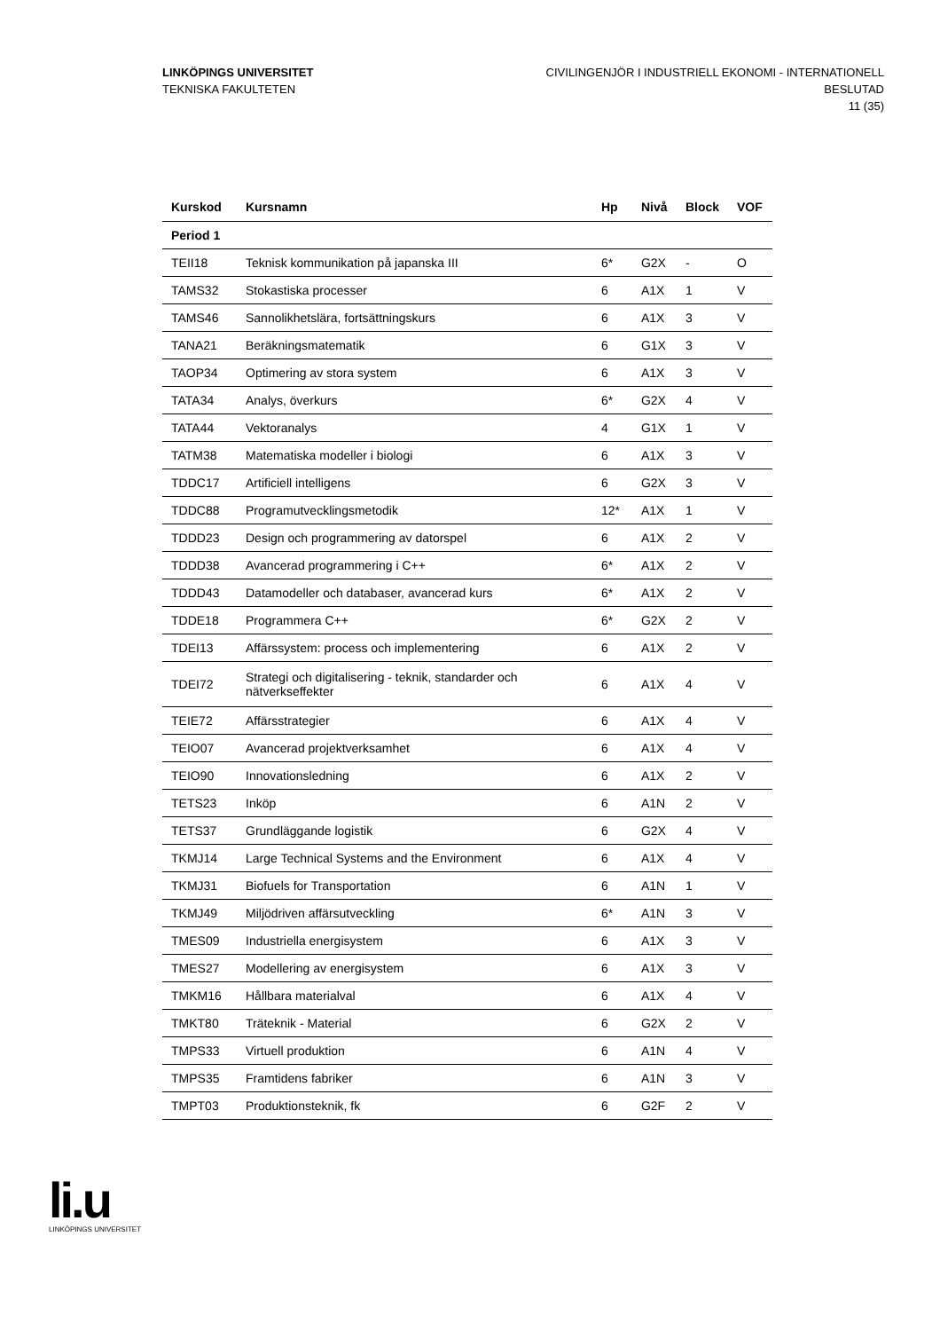LINKÖPINGS UNIVERSITET
TEKNISKA FAKULTETEN
CIVILINGENJÖR I INDUSTRIELL EKONOMI - INTERNATIONELL
BESLUTAD
11 (35)
| Kurskod | Kursnamn | Hp | Nivå | Block | VOF |
| --- | --- | --- | --- | --- | --- |
| Period 1 | | | | | |
| TEII18 | Teknisk kommunikation på japanska III | 6* | G2X | - | O |
| TAMS32 | Stokastiska processer | 6 | A1X | 1 | V |
| TAMS46 | Sannolikhetslära, fortsättningskurs | 6 | A1X | 3 | V |
| TANA21 | Beräkningsmatematik | 6 | G1X | 3 | V |
| TAOP34 | Optimering av stora system | 6 | A1X | 3 | V |
| TATA34 | Analys, överkurs | 6* | G2X | 4 | V |
| TATA44 | Vektoranalys | 4 | G1X | 1 | V |
| TATM38 | Matematiska modeller i biologi | 6 | A1X | 3 | V |
| TDDC17 | Artificiell intelligens | 6 | G2X | 3 | V |
| TDDC88 | Programutvecklingsmetodik | 12* | A1X | 1 | V |
| TDDD23 | Design och programmering av datorspel | 6 | A1X | 2 | V |
| TDDD38 | Avancerad programmering i C++ | 6* | A1X | 2 | V |
| TDDD43 | Datamodeller och databaser, avancerad kurs | 6* | A1X | 2 | V |
| TDDE18 | Programmera C++ | 6* | G2X | 2 | V |
| TDEI13 | Affärssystem: process och implementering | 6 | A1X | 2 | V |
| TDEI72 | Strategi och digitalisering - teknik, standarder och nätverkseffekter | 6 | A1X | 4 | V |
| TEIE72 | Affärsstrategier | 6 | A1X | 4 | V |
| TEIO07 | Avancerad projektverksamhet | 6 | A1X | 4 | V |
| TEIO90 | Innovationsledning | 6 | A1X | 2 | V |
| TETS23 | Inköp | 6 | A1N | 2 | V |
| TETS37 | Grundläggande logistik | 6 | G2X | 4 | V |
| TKMJ14 | Large Technical Systems and the Environment | 6 | A1X | 4 | V |
| TKMJ31 | Biofuels for Transportation | 6 | A1N | 1 | V |
| TKMJ49 | Miljödriven affärsutveckling | 6* | A1N | 3 | V |
| TMES09 | Industriella energisystem | 6 | A1X | 3 | V |
| TMES27 | Modellering av energisystem | 6 | A1X | 3 | V |
| TMKM16 | Hållbara materialval | 6 | A1X | 4 | V |
| TMKT80 | Träteknik - Material | 6 | G2X | 2 | V |
| TMPS33 | Virtuell produktion | 6 | A1N | 4 | V |
| TMPS35 | Framtidens fabriker | 6 | A1N | 3 | V |
| TMPT03 | Produktionsteknik, fk | 6 | G2F | 2 | V |
li.u
LINKÖPINGS UNIVERSITET